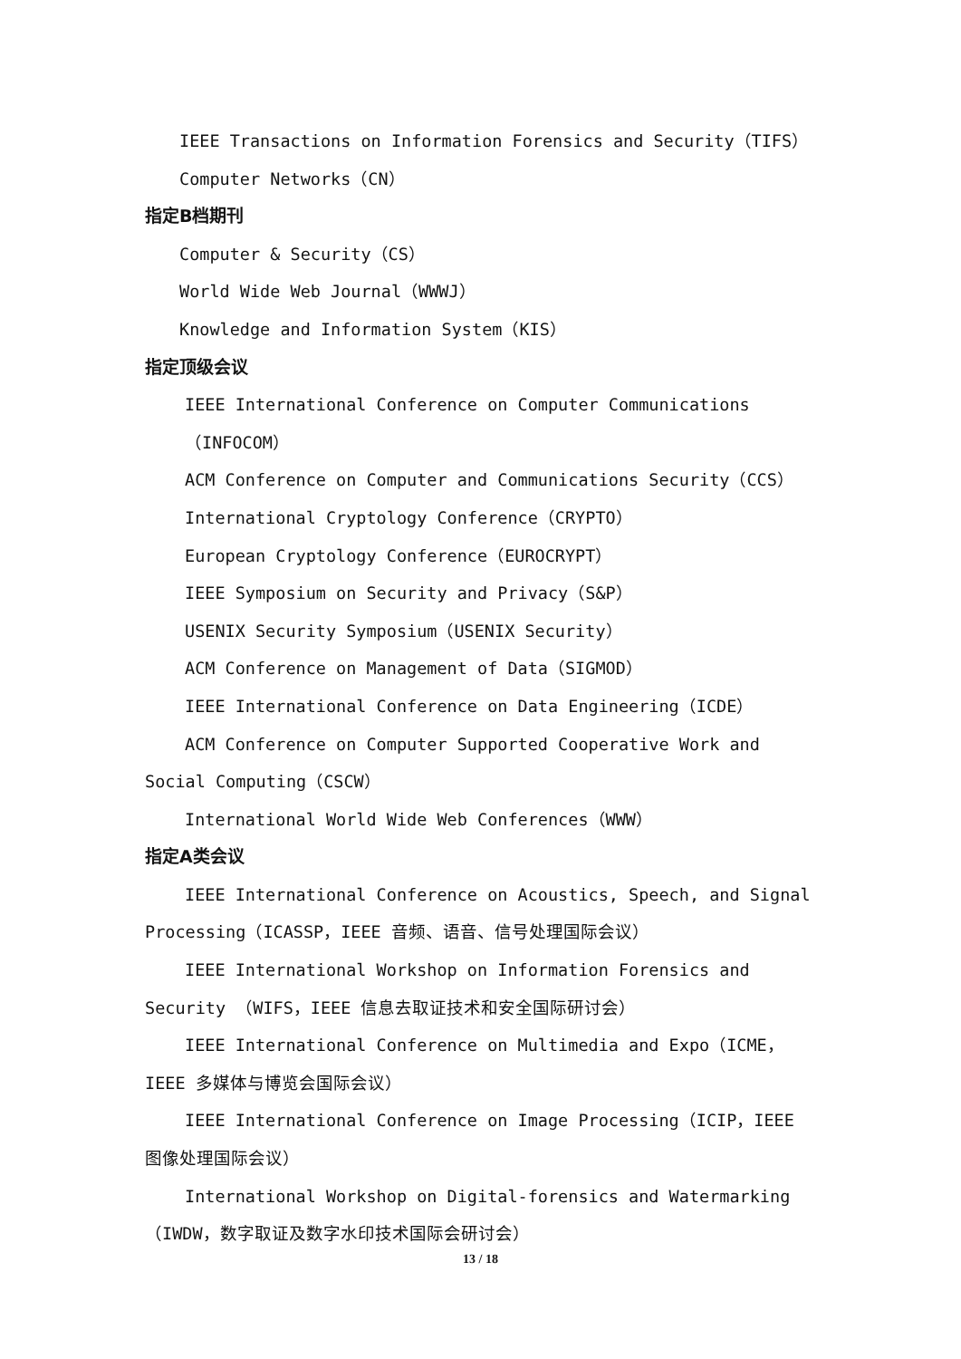IEEE Transactions on Information Forensics and Security（TIFS）
Computer Networks（CN）
指定B档期刊
Computer & Security（CS）
World Wide Web Journal（WWWJ）
Knowledge and Information System（KIS）
指定顶级会议
IEEE International Conference on Computer Communications（INFOCOM）
ACM Conference on Computer and Communications Security（CCS）
International Cryptology Conference（CRYPTO）
European Cryptology Conference（EUROCRYPT）
IEEE Symposium on Security and Privacy（S&P）
USENIX Security Symposium（USENIX Security）
ACM Conference on Management of Data（SIGMOD）
IEEE International Conference on Data Engineering（ICDE）
ACM Conference on Computer Supported Cooperative Work and Social Computing（CSCW）
International World Wide Web Conferences（WWW）
指定A类会议
IEEE International Conference on Acoustics, Speech, and Signal Processing（ICASSP，IEEE 音频、语音、信号处理国际会议）
IEEE International Workshop on Information Forensics and Security （WIFS，IEEE 信息去取证技术和安全国际研讨会）
IEEE International Conference on Multimedia and Expo（ICME，IEEE 多媒体与博览会国际会议）
IEEE International Conference on Image Processing（ICIP，IEEE 图像处理国际会议）
International Workshop on Digital-forensics and Watermarking（IWDW，数字取证及数字水印技术国际会研讨会）
13 / 18